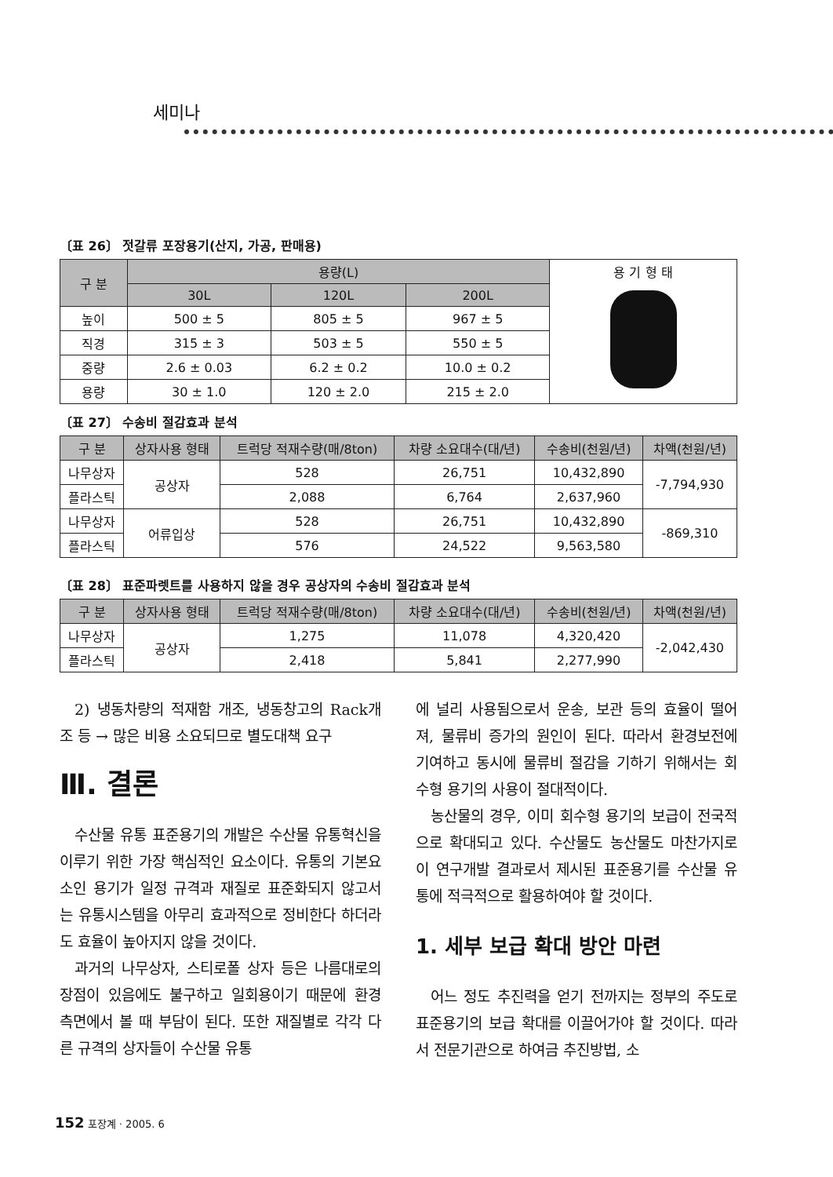세미나
〔표 26〕 젓갈류 포장용기(산지, 가공, 판매용)
| 구 분 | 용량(L) | | | 용 기 형 태 |
| | 30L | 120L | 200L | |
| 높이 | 500 ± 5 | 805 ± 5 | 967 ± 5 | |
| 직경 | 315 ± 3 | 503 ± 5 | 550 ± 5 | |
| 중량 | 2.6 ± 0.03 | 6.2 ± 0.2 | 10.0 ± 0.2 | |
| 용량 | 30 ± 1.0 | 120 ± 2.0 | 215 ± 2.0 | |
〔표 27〕 수송비 절감효과 분석
| 구 분 | 상자사용 형태 | 트럭당 적재수량(매/8ton) | 차량 소요대수(대/년) | 수송비(천원/년) | 차액(천원/년) |
| --- | --- | --- | --- | --- | --- |
| 나무상자 | 공상자 | 528 | 26,751 | 10,432,890 | -7,794,930 |
| 플라스틱 | | 2,088 | 6,764 | 2,637,960 | |
| 나무상자 | 어류입상 | 528 | 26,751 | 10,432,890 | -869,310 |
| 플라스틱 | | 576 | 24,522 | 9,563,580 | |
〔표 28〕 표준파렛트를 사용하지 않을 경우 공상자의 수송비 절감효과 분석
| 구 분 | 상자사용 형태 | 트럭당 적재수량(매/8ton) | 차량 소요대수(대/년) | 수송비(천원/년) | 차액(천원/년) |
| --- | --- | --- | --- | --- | --- |
| 나무상자 | 공상자 | 1,275 | 11,078 | 4,320,420 | -2,042,430 |
| 플라스틱 | | 2,418 | 5,841 | 2,277,990 | |
2) 냉동차량의 적재함 개조, 냉동창고의 Rack개조 등 → 많은 비용 소요되므로 별도대책 요구
Ⅲ. 결론
수산물 유통 표준용기의 개발은 수산물 유통혁신을 이루기 위한 가장 핵심적인 요소이다. 유통의 기본요소인 용기가 일정 규격과 재질로 표준화되지 않고서는 유통시스템을 아무리 효과적으로 정비한다 하더라도 효율이 높아지지 않을 것이다.
과거의 나무상자, 스티로폴 상자 등은 나름대로의 장점이 있음에도 불구하고 일회용이기 때문에 환경 측면에서 볼 때 부담이 된다. 또한 재질별로 각각 다른 규격의 상자들이 수산물 유통
에 널리 사용됨으로서 운송, 보관 등의 효율이 떨어져, 물류비 증가의 원인이 된다. 따라서 환경보전에 기여하고 동시에 물류비 절감을 기하기 위해서는 회수형 용기의 사용이 절대적이다.
농산물의 경우, 이미 회수형 용기의 보급이 전국적으로 확대되고 있다. 수산물도 농산물도 마찬가지로 이 연구개발 결과로서 제시된 표준용기를 수산물 유통에 적극적으로 활용하여야 할 것이다.
1. 세부 보급 확대 방안 마련
어느 정도 추진력을 얻기 전까지는 정부의 주도로 표준용기의 보급 확대를 이끌어가야 할 것이다. 따라서 전문기관으로 하여금 추진방법, 소
152 포장계 · 2005. 6